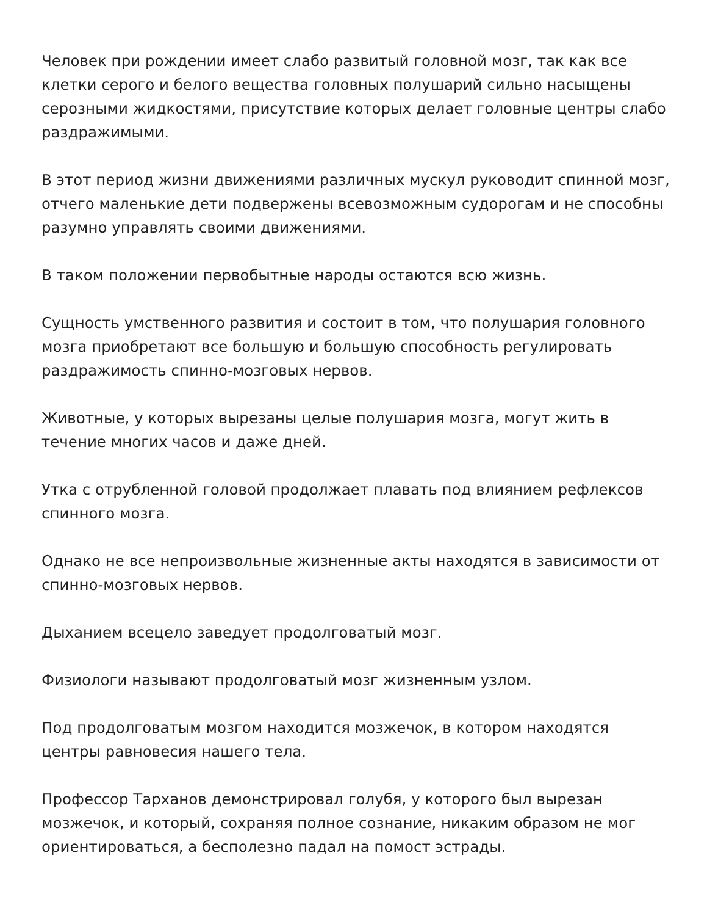Человек при рождении имеет слабо развитый головной мозг, так как все клетки серого и белого вещества головных полушарий сильно насыщены серозными жидкостями, присутствие которых делает головные центры слабо раздражимыми.
В этот период жизни движениями различных мускул руководит спинной мозг, отчего маленькие дети подвержены всевозможным судорогам и не способны разумно управлять своими движениями.
В таком положении первобытные народы остаются всю жизнь.
Сущность умственного развития и состоит в том, что полушария головного мозга приобретают все большую и большую способность регулировать раздражимость спинно-мозговых нервов.
Животные, у которых вырезаны целые полушария мозга, могут жить в течение многих часов и даже дней.
Утка с отрубленной головой продолжает плавать под влиянием рефлексов спинного мозга.
Однако не все непроизвольные жизненные акты находятся в зависимости от спинно-мозговых нервов.
Дыханием всецело заведует продолговатый мозг.
Физиологи называют продолговатый мозг жизненным узлом.
Под продолговатым мозгом находится мозжечок, в котором находятся центры равновесия нашего тела.
Профессор Тарханов демонстрировал голубя, у которого был вырезан мозжечок, и который, сохраняя полное сознание, никаким образом не мог ориентироваться, а бесполезно падал на помост эстрады.